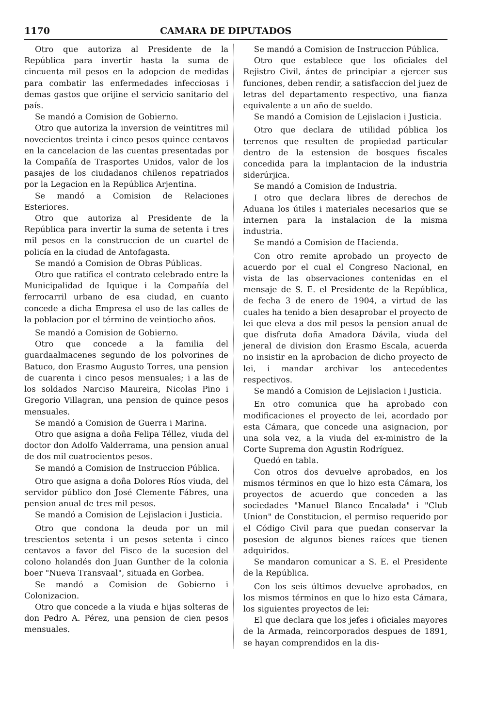1170 CAMARA DE DIPUTADOS
Otro que autoriza al Presidente de la República para invertir hasta la suma de cincuenta mil pesos en la adopcion de medidas para combatir las enfermedades infecciosas i demas gastos que orijine el servicio sanitario del país.
Se mandó a Comision de Gobierno.
Otro que autoriza la inversion de veintitres mil novecientos treinta i cinco pesos quince centavos en la cancelacion de las cuentas presentadas por la Compañía de Trasportes Unidos, valor de los pasajes de los ciudadanos chilenos repatriados por la Legacion en la República Arjentina.
Se mandó a Comision de Relaciones Esteriores.
Otro que autoriza al Presidente de la República para invertir la suma de setenta i tres mil pesos en la construccion de un cuartel de policía en la ciudad de Antofagasta.
Se mandó a Comision de Obras Públicas.
Otro que ratifica el contrato celebrado entre la Municipalidad de Iquique i la Compañía del ferrocarril urbano de esa ciudad, en cuanto concede a dicha Empresa el uso de las calles de la poblacion por el término de veintiocho años.
Se mandó a Comision de Gobierno.
Otro que concede a la familia del guardaalmacenes segundo de los polvorines de Batuco, don Erasmo Augusto Torres, una pension de cuarenta i cinco pesos mensuales; i a las de los soldados Narciso Maureira, Nicolas Pino i Gregorio Villagran, una pension de quince pesos mensuales.
Se mandó a Comision de Guerra i Marina.
Otro que asigna a doña Felipa Téllez, viuda del doctor don Adolfo Valderrama, una pension anual de dos mil cuatrocientos pesos.
Se mandó a Comision de Instruccion Pública.
Otro que asigna a doña Dolores Ríos viuda, del servidor público don José Clemente Fábres, una pension anual de tres mil pesos.
Se mandó a Comision de Lejislacion i Justicia.
Otro que condona la deuda por un mil trescientos setenta i un pesos setenta i cinco centavos a favor del Fisco de la sucesion del colono holandés don Juan Gunther de la colonia boer "Nueva Transvaal", situada en Gorbea.
Se mandó a Comision de Gobierno i Colonizacion.
Otro que concede a la viuda e hijas solteras de don Pedro A. Pérez, una pension de cien pesos mensuales.
Se mandó a Comision de Instruccion Pública.
Otro que establece que los oficiales del Rejistro Civil, ántes de principiar a ejercer sus funciones, deben rendir, a satisfaccion del juez de letras del departamento respectivo, una fianza equivalente a un año de sueldo.
Se mandó a Comision de Lejislacion i Justicia.
Otro que declara de utilidad pública los terrenos que resulten de propiedad particular dentro de la estension de bosques fiscales concedida para la implantacion de la industria siderúrjica.
Se mandó a Comision de Industria.
I otro que declara libres de derechos de Aduana los útiles i materiales necesarios que se internen para la instalacion de la misma industria.
Se mandó a Comision de Hacienda.
Con otro remite aprobado un proyecto de acuerdo por el cual el Congreso Nacional, en vista de las observaciones contenidas en el mensaje de S. E. el Presidente de la República, de fecha 3 de enero de 1904, a virtud de las cuales ha tenido a bien desaprobar el proyecto de lei que eleva a dos mil pesos la pension anual de que disfruta doña Amadora Dávila, viuda del jeneral de division don Erasmo Escala, acuerda no insistir en la aprobacion de dicho proyecto de lei, i mandar archivar los antecedentes respectivos.
Se mandó a Comision de Lejislacion i Justicia.
En otro comunica que ha aprobado con modificaciones el proyecto de lei, acordado por esta Cámara, que concede una asignacion, por una sola vez, a la viuda del ex-ministro de la Corte Suprema don Agustin Rodríguez.
Quedó en tabla.
Con otros dos devuelve aprobados, en los mismos términos en que lo hizo esta Cámara, los proyectos de acuerdo que conceden a las sociedades "Manuel Blanco Encalada" i "Club Union" de Constitucion, el permiso requerido por el Código Civil para que puedan conservar la posesion de algunos bienes raíces que tienen adquiridos.
Se mandaron comunicar a S. E. el Presidente de la República.
Con los seis últimos devuelve aprobados, en los mismos términos en que lo hizo esta Cámara, los siguientes proyectos de lei:
El que declara que los jefes i oficiales mayores de la Armada, reincorporados despues de 1891, se hayan comprendidos en la dis-